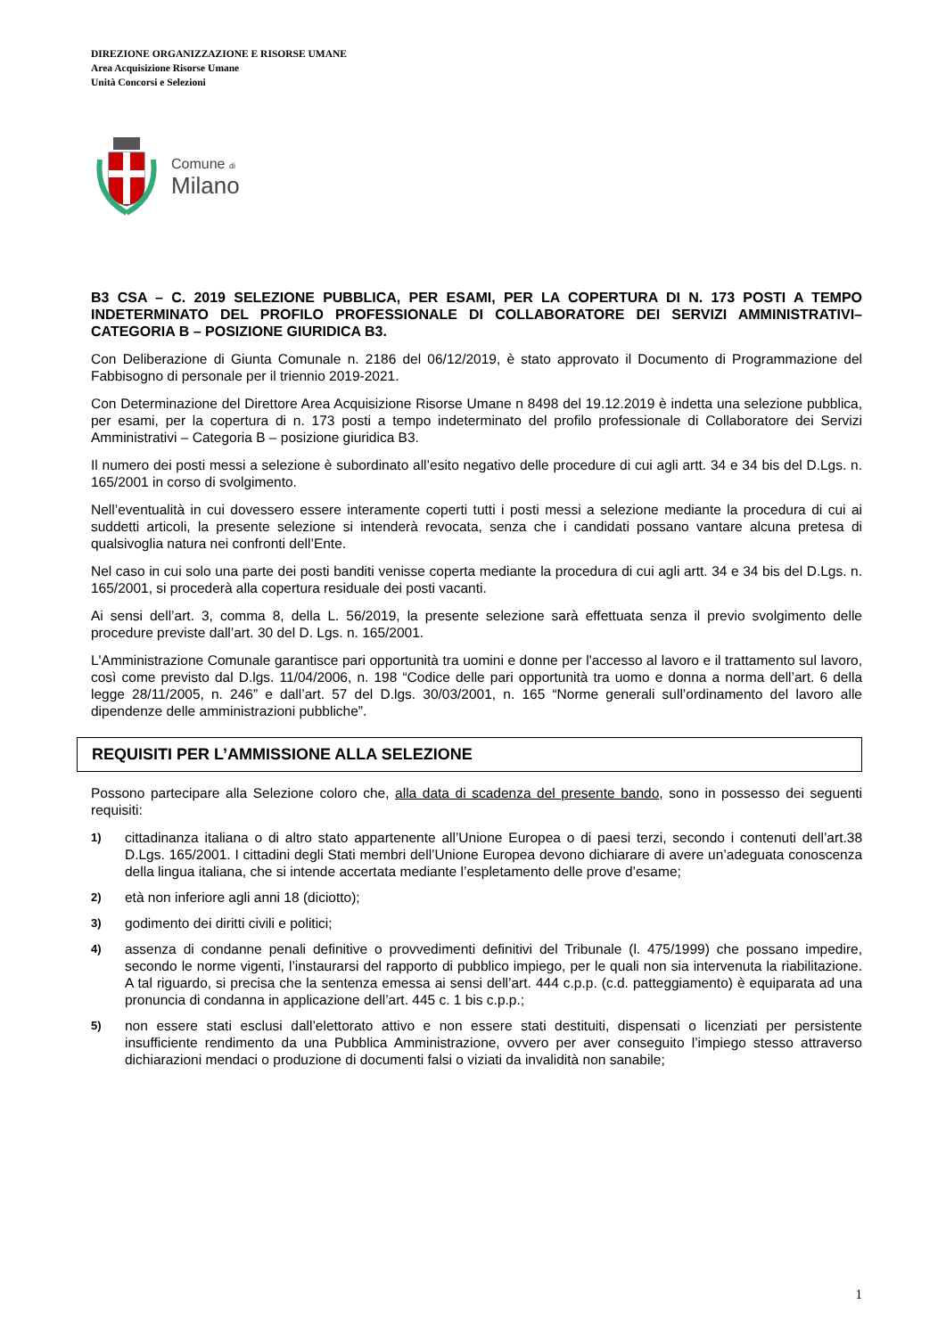DIREZIONE ORGANIZZAZIONE E RISORSE UMANE
Area Acquisizione Risorse Umane
Unità Concorsi e Selezioni
Comune di
Milano
B3 CSA – C. 2019 SELEZIONE PUBBLICA, PER ESAMI, PER LA COPERTURA DI N. 173 POSTI A TEMPO INDETERMINATO DEL PROFILO PROFESSIONALE DI COLLABORATORE DEI SERVIZI AMMINISTRATIVI– CATEGORIA B – POSIZIONE GIURIDICA B3.
Con Deliberazione di Giunta Comunale n. 2186 del 06/12/2019, è stato approvato il Documento di Programmazione del Fabbisogno di personale per il triennio 2019-2021.
Con Determinazione del Direttore Area Acquisizione Risorse Umane n 8498 del 19.12.2019 è indetta una selezione pubblica, per esami, per la copertura di n. 173 posti a tempo indeterminato del profilo professionale di Collaboratore dei Servizi Amministrativi – Categoria B – posizione giuridica B3.
Il numero dei posti messi a selezione è subordinato all’esito negativo delle procedure di cui agli artt. 34 e 34 bis del D.Lgs. n. 165/2001 in corso di svolgimento.
Nell’eventualità in cui dovessero essere interamente coperti tutti i posti messi a selezione mediante la procedura di cui ai suddetti articoli, la presente selezione si intenderà revocata, senza che i candidati possano vantare alcuna pretesa di qualsivoglia natura nei confronti dell’Ente.
Nel caso in cui solo una parte dei posti banditi venisse coperta mediante la procedura di cui agli artt. 34 e 34 bis del D.Lgs. n. 165/2001, si procederà alla copertura residuale dei posti vacanti.
Ai sensi dell’art. 3, comma 8, della L. 56/2019, la presente selezione sarà effettuata senza il previo svolgimento delle procedure previste dall’art. 30 del D. Lgs. n. 165/2001.
L'Amministrazione Comunale garantisce pari opportunità tra uomini e donne per l'accesso al lavoro e il trattamento sul lavoro, così come previsto dal D.lgs. 11/04/2006, n. 198 “Codice delle pari opportunità tra uomo e donna a norma dell’art. 6 della legge 28/11/2005, n. 246” e dall’art. 57 del D.lgs. 30/03/2001, n. 165 “Norme generali sull’ordinamento del lavoro alle dipendenze delle amministrazioni pubbliche”.
REQUISITI PER L’AMMISSIONE ALLA SELEZIONE
Possono partecipare alla Selezione coloro che, alla data di scadenza del presente bando, sono in possesso dei seguenti requisiti:
1) cittadinanza italiana o di altro stato appartenente all’Unione Europea o di paesi terzi, secondo i contenuti dell’art.38 D.Lgs. 165/2001. I cittadini degli Stati membri dell’Unione Europea devono dichiarare di avere un’adeguata conoscenza della lingua italiana, che si intende accertata mediante l’espletamento delle prove d’esame;
2) età non inferiore agli anni 18 (diciotto);
3) godimento dei diritti civili e politici;
4) assenza di condanne penali definitive o provvedimenti definitivi del Tribunale (l. 475/1999) che possano impedire, secondo le norme vigenti, l’instaurarsi del rapporto di pubblico impiego, per le quali non sia intervenuta la riabilitazione. A tal riguardo, si precisa che la sentenza emessa ai sensi dell’art. 444 c.p.p. (c.d. patteggiamento) è equiparata ad una pronuncia di condanna in applicazione dell’art. 445 c. 1 bis c.p.p.;
5) non essere stati esclusi dall’elettorato attivo e non essere stati destituiti, dispensati o licenziati per persistente insufficiente rendimento da una Pubblica Amministrazione, ovvero per aver conseguito l’impiego stesso attraverso dichiarazioni mendaci o produzione di documenti falsi o viziati da invalidità non sanabile;
1